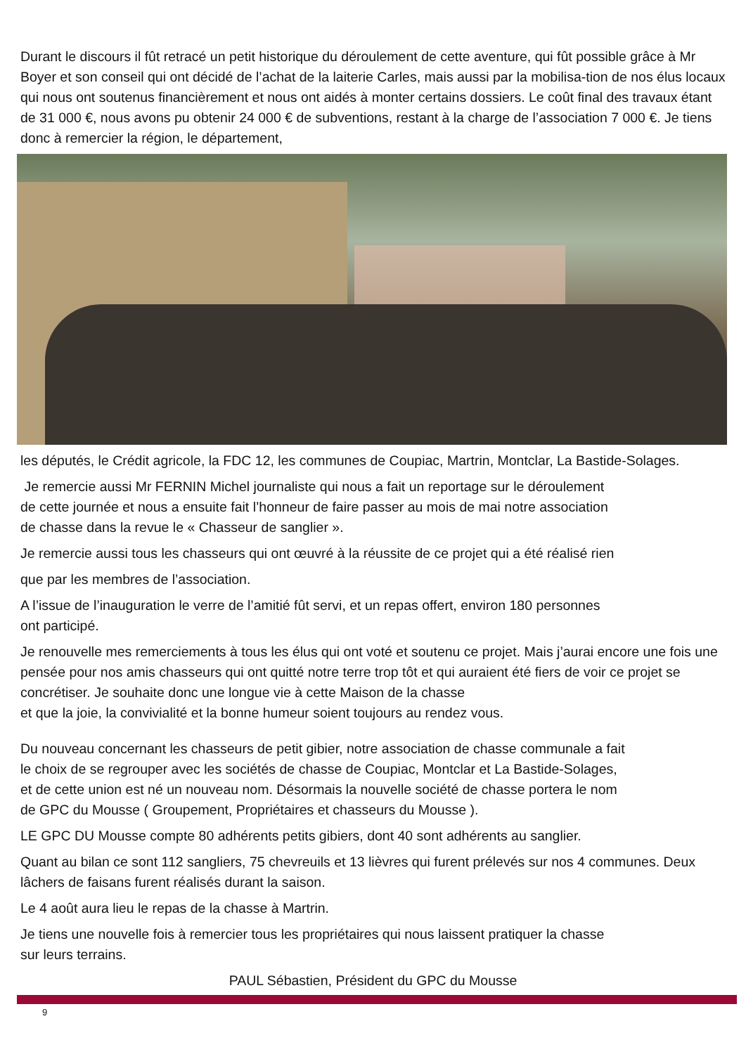Durant le discours il fût retracé un petit historique du déroulement de cette aventure, qui fût possible grâce à Mr Boyer et son conseil qui ont décidé de l’achat de la laiterie Carles, mais aussi par la mobilisa-tion de nos élus locaux qui nous ont soutenus financièrement et nous ont aidés à monter certains dossiers. Le coût final des travaux étant de 31 000 €, nous avons pu obtenir 24 000 € de subventions, restant à la charge de l’association 7 000 €. Je tiens donc à remercier la région, le département,
les députés, le Crédit agricole, la FDC 12, les communes de Coupiac, Martrin, Montclar, La Bastide-Solages.
Je remercie aussi Mr FERNIN Michel journaliste qui nous a fait un reportage sur le déroulement
de cette journée et nous a ensuite fait l’honneur de faire passer au mois de mai notre association
de chasse dans la revue le « Chasseur de sanglier ».
Je remercie aussi tous les chasseurs qui ont œuvré à la réussite de ce projet qui a été réalisé rien
que par les membres de l’association.
A l’issue de l’inauguration le verre de l’amitié fût servi, et un repas offert, environ 180 personnes
ont participé.
Je renouvelle mes remerciements à tous les élus qui ont voté et soutenu ce projet. Mais j’aurai encore une fois une pensée pour nos amis chasseurs qui ont quitté notre terre trop tôt et qui auraient été fiers de voir ce projet se concrétiser. Je souhaite donc une longue vie à cette Maison de la chasse
et que la joie, la convivialité et la bonne humeur soient toujours au rendez vous.
Du nouveau concernant les chasseurs de petit gibier, notre association de chasse communale a fait
le choix de se regrouper avec les sociétés de chasse de Coupiac, Montclar et La Bastide-Solages,
et de cette union est né un nouveau nom. Désormais la nouvelle société de chasse portera le nom
de GPC du Mousse ( Groupement, Propriétaires et chasseurs du Mousse ).
LE GPC DU Mousse compte 80 adhérents petits gibiers, dont 40 sont adhérents au sanglier.
Quant au bilan ce sont 112 sangliers, 75 chevreuils et 13 lièvres qui furent prélevés sur nos 4 communes. Deux lâchers de faisans furent réalisés durant la saison.
Le 4 août aura lieu le repas de la chasse à Martrin.
Je tiens une nouvelle fois à remercier tous les propriétaires qui nous laissent pratiquer la chasse
sur leurs terrains.
PAUL Sébastien, Président du GPC du Mousse
9